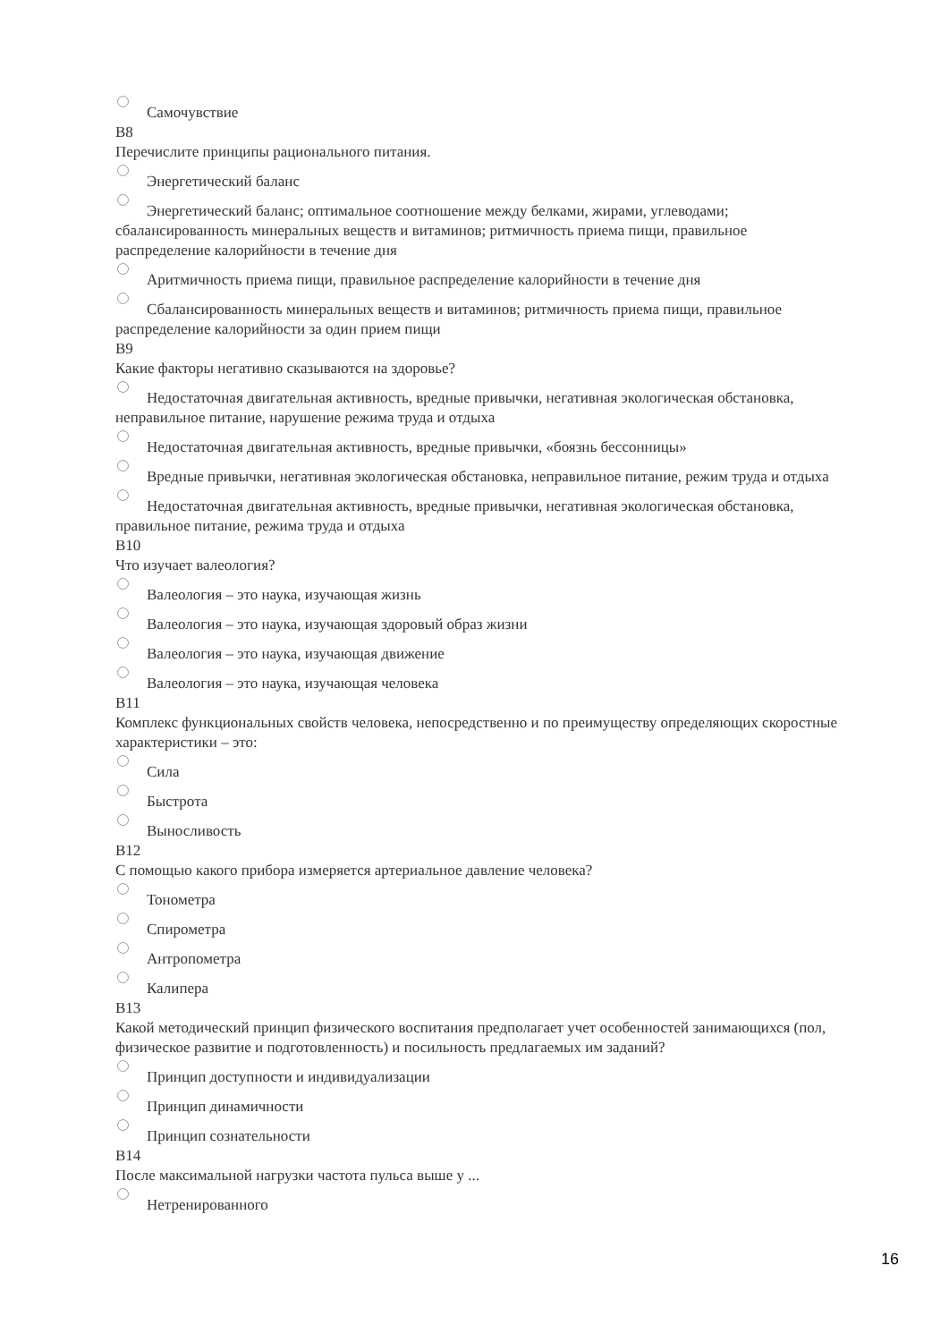Самочувствие
В8
Перечислите принципы рационального питания.
Энергетический баланс
Энергетический баланс; оптимальное соотношение между белками, жирами, углеводами; сбалансированность минеральных веществ и витаминов; ритмичность приема пищи, правильное распределение калорийности в течение дня
Аритмичность приема пищи, правильное распределение калорийности в течение дня
Сбалансированность минеральных веществ и витаминов; ритмичность приема пищи, правильное распределение калорийности за один прием пищи
В9
Какие факторы негативно сказываются на здоровье?
Недостаточная двигательная активность, вредные привычки, негативная экологическая обстановка, неправильное питание, нарушение режима труда и отдыха
Недостаточная двигательная активность, вредные привычки, «боязнь бессонницы»
Вредные привычки, негативная экологическая обстановка, неправильное питание, режим труда и отдыха
Недостаточная двигательная активность, вредные привычки, негативная экологическая обстановка, правильное питание, режима труда и отдыха
В10
Что изучает валеология?
Валеология – это наука, изучающая жизнь
Валеология – это наука, изучающая здоровый образ жизни
Валеология – это наука, изучающая движение
Валеология – это наука, изучающая человека
В11
Комплекс функциональных свойств человека, непосредственно и по преимуществу определяющих скоростные характеристики – это:
Сила
Быстрота
Выносливость
В12
С помощью какого прибора измеряется артериальное давление человека?
Тонометра
Спирометра
Антропометра
Калипера
В13
Какой методический принцип физического воспитания предполагает учет особенностей занимающихся (пол, физическое развитие и подготовленность) и посильность предлагаемых им заданий?
Принцип доступности и индивидуализации
Принцип динамичности
Принцип сознательности
В14
После максимальной нагрузки частота пульса выше у ...
Нетренированного
16